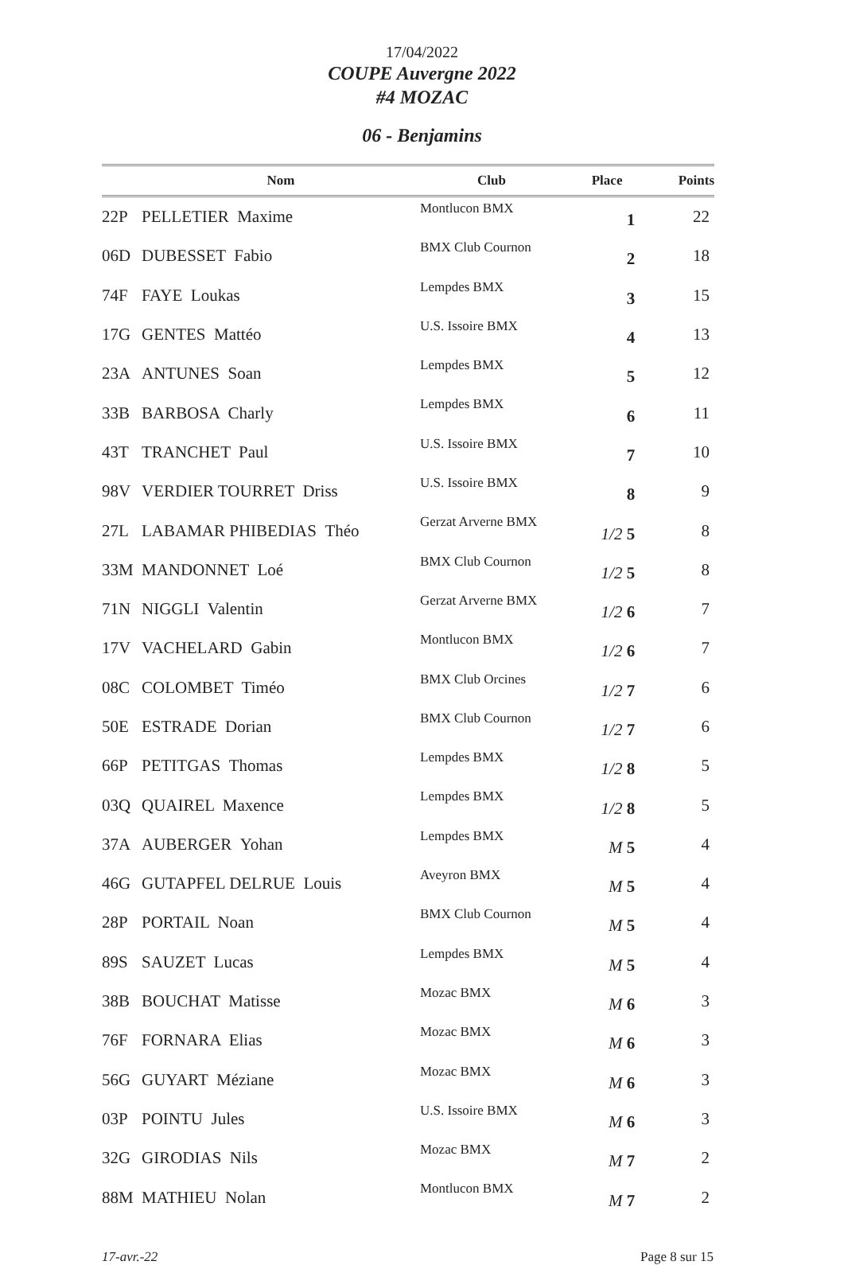17/04/2022
COUPE Auvergne 2022
#4 MOZAC
06 - Benjamins
| | Nom | Club | Place | Points |
| --- | --- | --- | --- | --- |
| 22P | PELLETIER Maxime | Montlucon BMX | 1 | 22 |
| 06D | DUBESSET Fabio | BMX Club Cournon | 2 | 18 |
| 74F | FAYE Loukas | Lempdes BMX | 3 | 15 |
| 17G | GENTES Mattéo | U.S. Issoire BMX | 4 | 13 |
| 23A | ANTUNES Soan | Lempdes BMX | 5 | 12 |
| 33B | BARBOSA Charly | Lempdes BMX | 6 | 11 |
| 43T | TRANCHET Paul | U.S. Issoire BMX | 7 | 10 |
| 98V | VERDIER TOURRET Driss | U.S. Issoire BMX | 8 | 9 |
| 27L | LABAMAR PHIBEDIAS Théo | Gerzat Arverne BMX | 1/2 5 | 8 |
| 33M | MANDONNET Loé | BMX Club Cournon | 1/2 5 | 8 |
| 71N | NIGGLI Valentin | Gerzat Arverne BMX | 1/2 6 | 7 |
| 17V | VACHELARD Gabin | Montlucon BMX | 1/2 6 | 7 |
| 08C | COLOMBET Timéo | BMX Club Orcines | 1/2 7 | 6 |
| 50E | ESTRADE Dorian | BMX Club Cournon | 1/2 7 | 6 |
| 66P | PETITGAS Thomas | Lempdes BMX | 1/2 8 | 5 |
| 03Q | QUAIREL Maxence | Lempdes BMX | 1/2 8 | 5 |
| 37A | AUBERGER Yohan | Lempdes BMX | M 5 | 4 |
| 46G | GUTAPFEL DELRUE Louis | Aveyron BMX | M 5 | 4 |
| 28P | PORTAIL Noan | BMX Club Cournon | M 5 | 4 |
| 89S | SAUZET Lucas | Lempdes BMX | M 5 | 4 |
| 38B | BOUCHAT Matisse | Mozac BMX | M 6 | 3 |
| 76F | FORNARA Elias | Mozac BMX | M 6 | 3 |
| 56G | GUYART Méziane | Mozac BMX | M 6 | 3 |
| 03P | POINTU Jules | U.S. Issoire BMX | M 6 | 3 |
| 32G | GIRODIAS Nils | Mozac BMX | M 7 | 2 |
| 88M | MATHIEU Nolan | Montlucon BMX | M 7 | 2 |
17-avr.-22 Page 8 sur 15